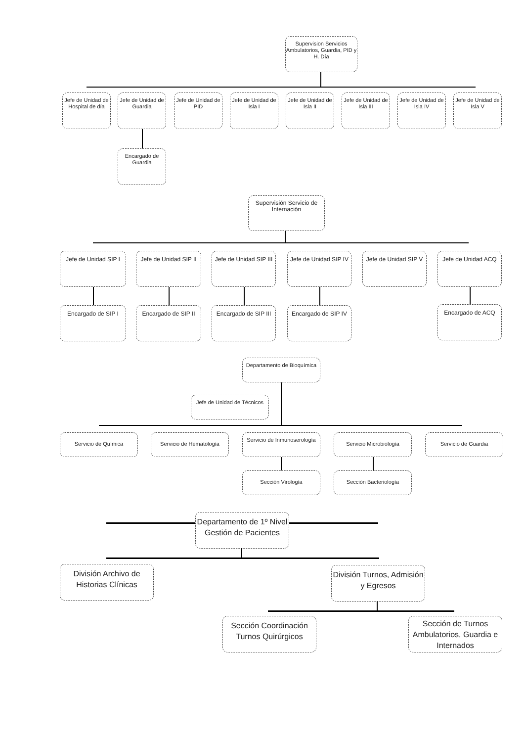Supervision Servicios Ambulatorios, Guardia, PID y H. Día
Jefe de Unidad de Hospital de día
Jefe de Unidad de Guardia
Jefe de Unidad de PID
Jefe de Unidad de Isla I
Jefe de Unidad de Isla II
Jefe de Unidad de Isla III
Jefe de Unidad de Isla IV
Jefe de Unidad de Isla V
Encargado de Guardia
Supervisión Servicio de Internación
Jefe de Unidad SIP I
Jefe de Unidad SIP II
Jefe de Unidad SIP III
Jefe de Unidad SIP IV
Jefe de Unidad SIP V
Jefe de Unidad ACQ
Encargado de SIP I
Encargado de SIP II
Encargado de SIP III
Encargado de SIP IV
Encargado de ACQ
Departamento de Bioquímica
Jefe de Unidad de Técnicos
Servicio de Química Servicio de Hematología
Servicio de Inmunoserología
Servicio Microbiología Servicio de Guardia
Sección Virología Sección Bacteriología
Departamento de 1º Nivel Gestión de Pacientes
División Archivo de Historias Clínicas
División Turnos, Admisión y Egresos
Sección Coordinación Turnos Quirúrgicos
Sección de Turnos Ambulatorios, Guardia e Internados